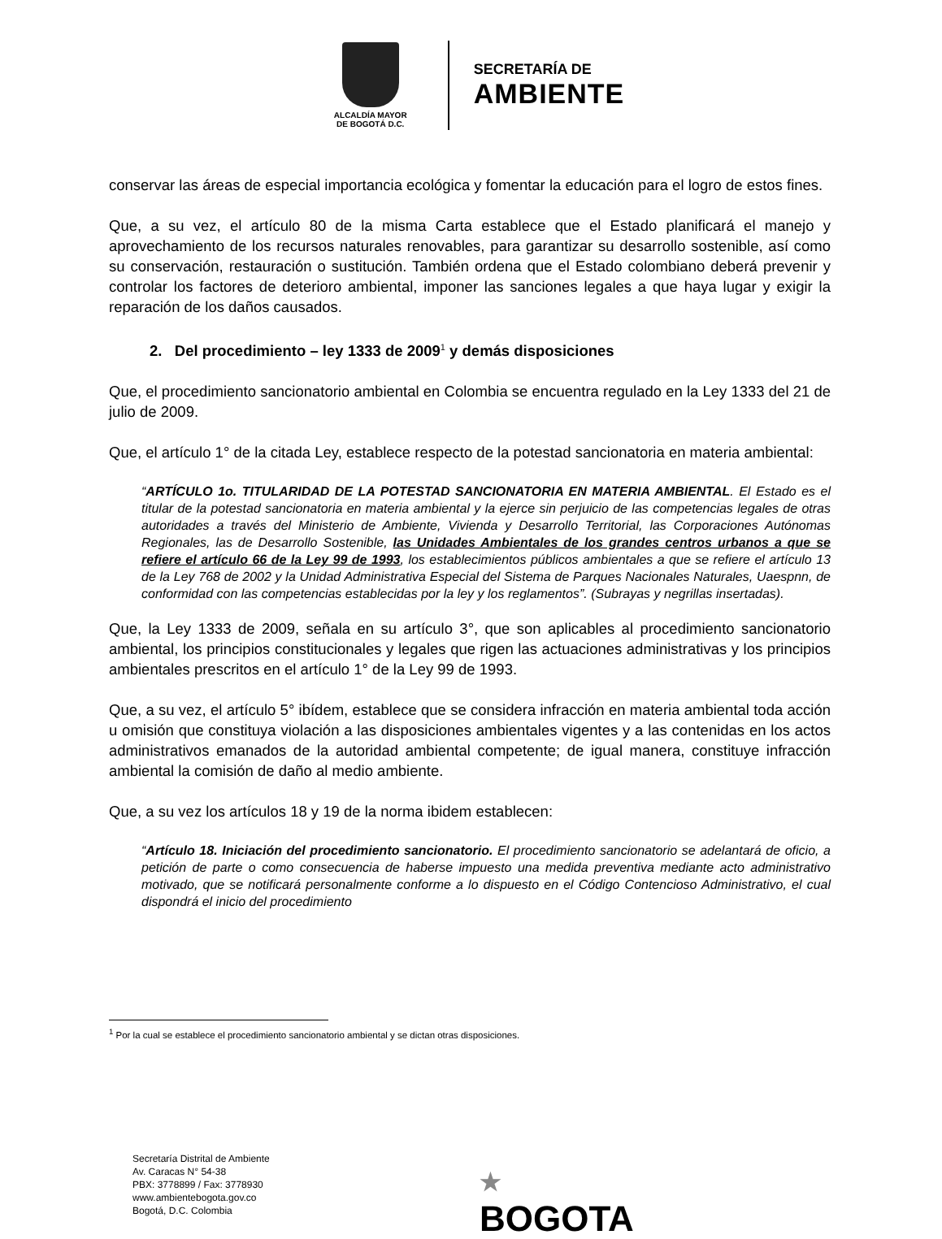ALCALDÍA MAYOR
DE BOGOTÁ D.C.
SECRETARÍA DE
AMBIENTE
conservar las áreas de especial importancia ecológica y fomentar la educación para el logro de estos fines.
Que, a su vez, el artículo 80 de la misma Carta establece que el Estado planificará el manejo y aprovechamiento de los recursos naturales renovables, para garantizar su desarrollo sostenible, así como su conservación, restauración o sustitución. También ordena que el Estado colombiano deberá prevenir y controlar los factores de deterioro ambiental, imponer las sanciones legales a que haya lugar y exigir la reparación de los daños causados.
2. Del procedimiento – ley 1333 de 2009<sup>1</sup> y demás disposiciones
Que, el procedimiento sancionatorio ambiental en Colombia se encuentra regulado en la Ley 1333 del 21 de julio de 2009.
Que, el artículo 1° de la citada Ley, establece respecto de la potestad sancionatoria en materia ambiental:
“ARTÍCULO 1o. TITULARIDAD DE LA POTESTAD SANCIONATORIA EN MATERIA AMBIENTAL. El Estado es el titular de la potestad sancionatoria en materia ambiental y la ejerce sin perjuicio de las competencias legales de otras autoridades a través del Ministerio de Ambiente, Vivienda y Desarrollo Territorial, las Corporaciones Autónomas Regionales, las de Desarrollo Sostenible, las Unidades Ambientales de los grandes centros urbanos a que se refiere el artículo 66 de la Ley 99 de 1993, los establecimientos públicos ambientales a que se refiere el artículo 13 de la Ley 768 de 2002 y la Unidad Administrativa Especial del Sistema de Parques Nacionales Naturales, Uaespnn, de conformidad con las competencias establecidas por la ley y los reglamentos”. (Subrayas y negrillas insertadas).
Que, la Ley 1333 de 2009, señala en su artículo 3°, que son aplicables al procedimiento sancionatorio ambiental, los principios constitucionales y legales que rigen las actuaciones administrativas y los principios ambientales prescritos en el artículo 1° de la Ley 99 de 1993.
Que, a su vez, el artículo 5° ibídem, establece que se considera infracción en materia ambiental toda acción u omisión que constituya violación a las disposiciones ambientales vigentes y a las contenidas en los actos administrativos emanados de la autoridad ambiental competente; de igual manera, constituye infracción ambiental la comisión de daño al medio ambiente.
Que, a su vez los artículos 18 y 19 de la norma ibidem establecen:
“Artículo 18. Iniciación del procedimiento sancionatorio. El procedimiento sancionatorio se adelantará de oficio, a petición de parte o como consecuencia de haberse impuesto una medida preventiva mediante acto administrativo motivado, que se notificará personalmente conforme a lo dispuesto en el Código Contencioso Administrativo, el cual dispondrá el inicio del procedimiento
<sup>1</sup> Por la cual se establece el procedimiento sancionatorio ambiental y se dictan otras disposiciones.
Secretaría Distrital de Ambiente
Av. Caracas N° 54-38
PBX: 3778899 / Fax: 3778930
www.ambientebogota.gov.co
Bogotá, D.C. Colombia
★
BOGOTA